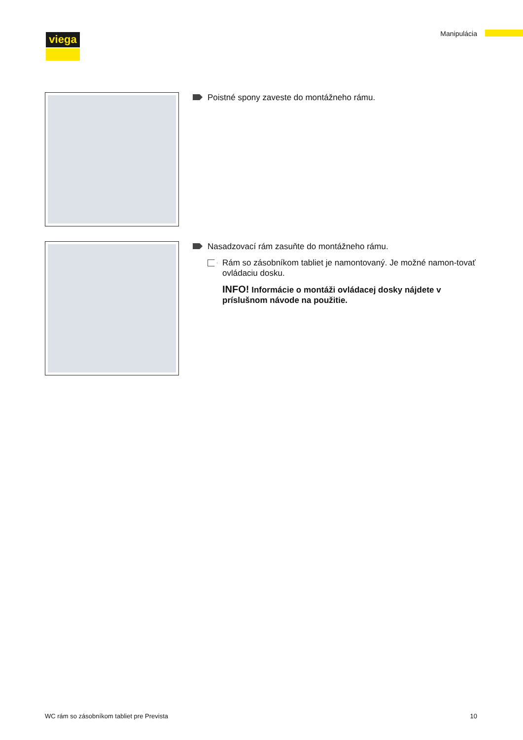viega Manipulácia
Poistné spony zaveste do montážneho rámu.
Nasadzovací rám zasuňte do montážneho rámu.
Rám so zásobníkom tabliet je namontovaný. Je možné namon-tovať ovládaciu dosku.
INFO! Informácie o montáži ovládacej dosky nájdete v príslušnom návode na použitie.
WC rám so zásobníkom tabliet pre Prevista
10